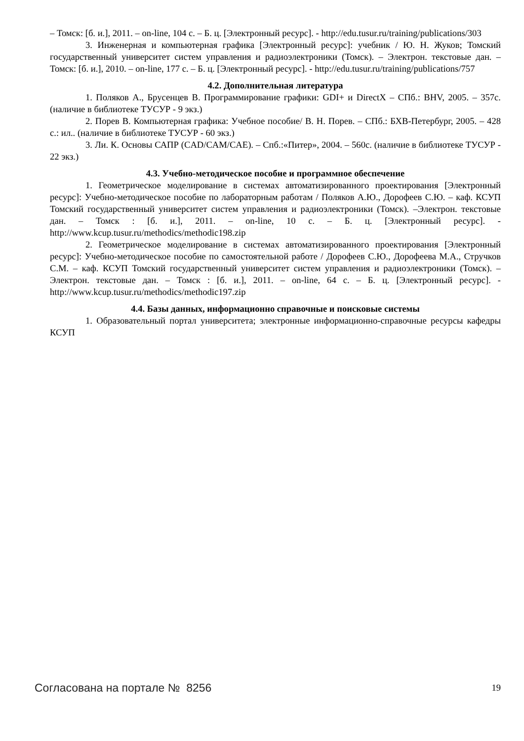– Томск: [б. и.], 2011. – on-line, 104 с. – Б. ц. [Электронный ресурс]. - http://edu.tusur.ru/training/publications/303
3. Инженерная и компьютерная графика [Электронный ресурс]: учебник / Ю. Н. Жуков; Томский государственный университет систем управления и радиоэлектроники (Томск). – Электрон. текстовые дан. – Томск: [б. и.], 2010. – on-line, 177 с. – Б. ц. [Электронный ресурс]. - http://edu.tusur.ru/training/publications/757
4.2. Дополнительная литература
1. Поляков А., Брусенцев В. Программирование графики: GDI+ и DirectX – СПб.: BHV, 2005. – 357с. (наличие в библиотеке ТУСУР - 9 экз.)
2. Порев В. Компьютерная графика: Учебное пособие/ В. Н. Порев. – СПб.: БХВ-Петербург, 2005. – 428 с.: ил.. (наличие в библиотеке ТУСУР - 60 экз.)
3. Ли. К. Основы САПР (CAD/CAM/CAE). – Спб.:«Питер», 2004. – 560с. (наличие в библиотеке ТУСУР - 22 экз.)
4.3. Учебно-методическое пособие и программное обеспечение
1. Геометрическое моделирование в системах автоматизированного проектирования [Электронный ресурс]: Учебно-методическое пособие по лабораторным работам / Поляков А.Ю., Дорофеев С.Ю. – каф. КСУП Томский государственный университет систем управления и радиоэлектроники (Томск). –Электрон. текстовые дан. – Томск : [б. и.], 2011. – on-line, 10 с. – Б. ц. [Электронный ресурс]. - http://www.kcup.tusur.ru/methodics/methodic198.zip
2. Геометрическое моделирование в системах автоматизированного проектирования [Электронный ресурс]: Учебно-методическое пособие по самостоятельной работе / Дорофеев С.Ю., Дорофеева М.А., Стручков С.М. – каф. КСУП Томский государственный университет систем управления и радиоэлектроники (Томск). –Электрон. текстовые дан. – Томск : [б. и.], 2011. – on-line, 64 с. – Б. ц. [Электронный ресурс]. - http://www.kcup.tusur.ru/methodics/methodic197.zip
4.4. Базы данных, информационно справочные и поисковые системы
1. Образовательный портал университета; электронные информационно-справочные ресурсы кафедры КСУП
Согласована на портале № 8256 19